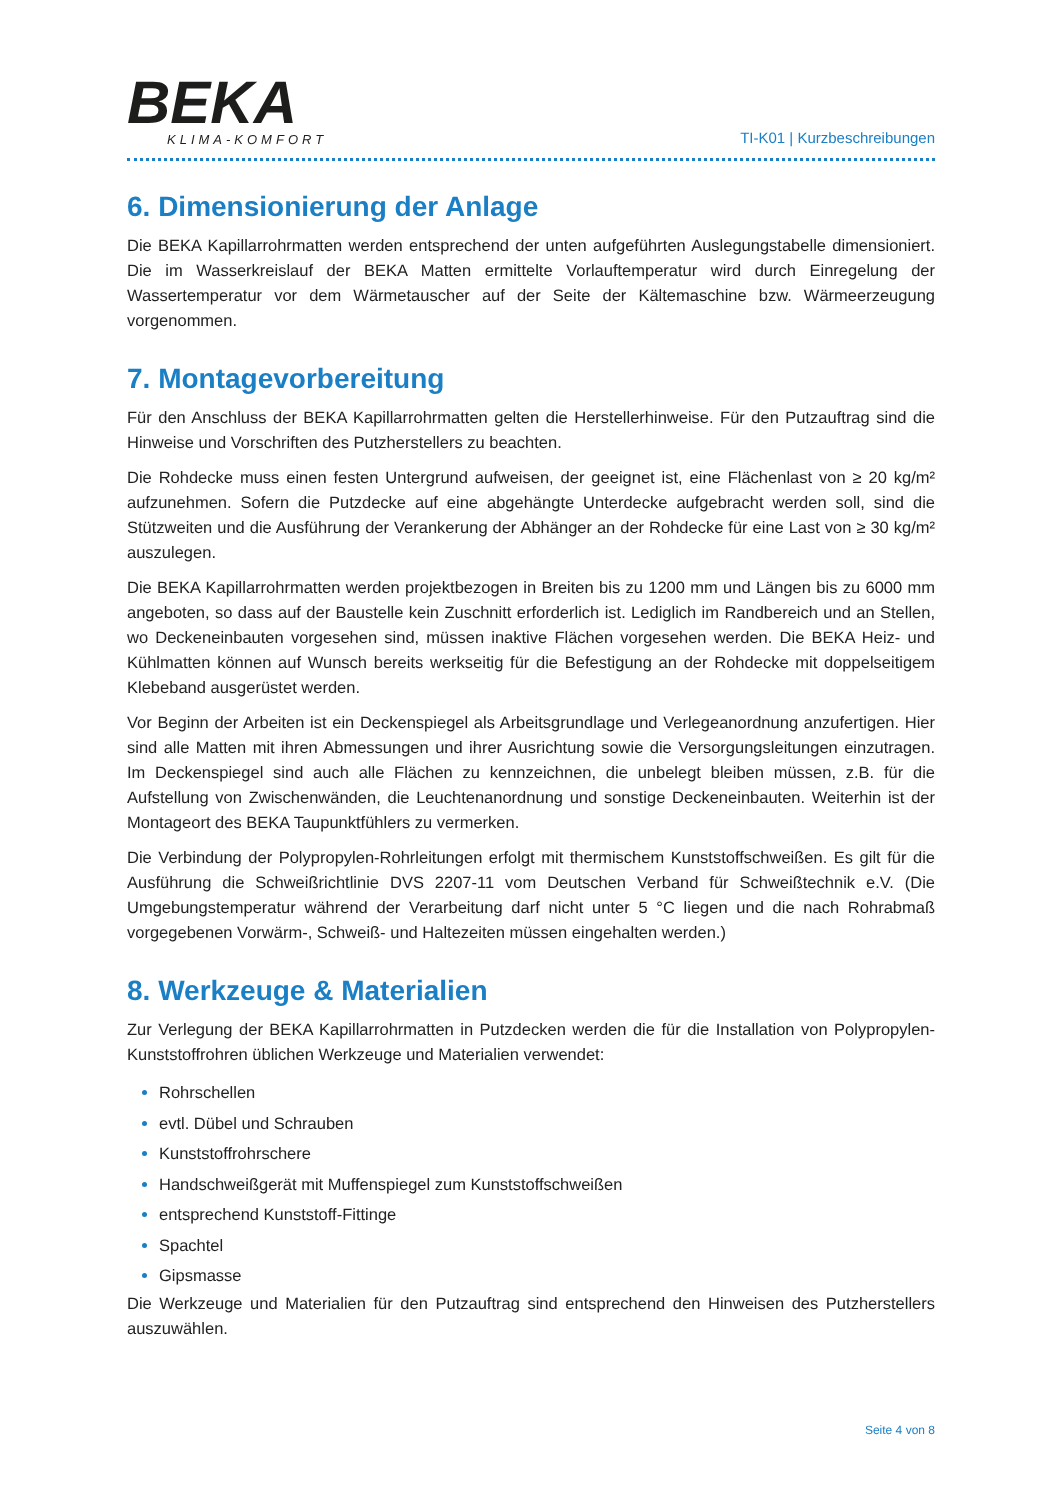BEKA
KLIMA-KOMFORT
TI-K01 | Kurzbeschreibungen
6. Dimensionierung der Anlage
Die BEKA Kapillarrohrmatten werden entsprechend der unten aufgeführten Auslegungstabelle dimensioniert. Die im Wasserkreislauf der BEKA Matten ermittelte Vorlauftemperatur wird durch Einregelung der Wassertemperatur vor dem Wärmetauscher auf der Seite der Kältemaschine bzw. Wärmeerzeugung vorgenommen.
7. Montagevorbereitung
Für den Anschluss der BEKA Kapillarrohrmatten gelten die Herstellerhinweise. Für den Putzauftrag sind die Hinweise und Vorschriften des Putzherstellers zu beachten.
Die Rohdecke muss einen festen Untergrund aufweisen, der geeignet ist, eine Flächenlast von ≥ 20 kg/m² aufzunehmen. Sofern die Putzdecke auf eine abgehängte Unterdecke aufgebracht werden soll, sind die Stützweiten und die Ausführung der Verankerung der Abhänger an der Rohdecke für eine Last von ≥ 30 kg/m² auszulegen.
Die BEKA Kapillarrohrmatten werden projektbezogen in Breiten bis zu 1200 mm und Längen bis zu 6000 mm angeboten, so dass auf der Baustelle kein Zuschnitt erforderlich ist. Lediglich im Randbereich und an Stellen, wo Deckeneinbauten vorgesehen sind, müssen inaktive Flächen vorgesehen werden. Die BEKA Heiz- und Kühlmatten können auf Wunsch bereits werkseitig für die Befestigung an der Rohdecke mit doppelseitigem Klebeband ausgerüstet werden.
Vor Beginn der Arbeiten ist ein Deckenspiegel als Arbeitsgrundlage und Verlegeanordnung anzufertigen. Hier sind alle Matten mit ihren Abmessungen und ihrer Ausrichtung sowie die Versorgungsleitungen einzutragen. Im Deckenspiegel sind auch alle Flächen zu kennzeichnen, die unbelegt bleiben müssen, z.B. für die Aufstellung von Zwischenwänden, die Leuchtenanordnung und sonstige Deckeneinbauten. Weiterhin ist der Montageort des BEKA Taupunktfühlers zu vermerken.
Die Verbindung der Polypropylen-Rohrleitungen erfolgt mit thermischem Kunststoffschweißen. Es gilt für die Ausführung die Schweißrichtlinie DVS 2207-11 vom Deutschen Verband für Schweißtechnik e.V. (Die Umgebungstemperatur während der Verarbeitung darf nicht unter 5 °C liegen und die nach Rohrabmaß vorgegebenen Vorwärm-, Schweiß- und Haltezeiten müssen eingehalten werden.)
8. Werkzeuge & Materialien
Zur Verlegung der BEKA Kapillarrohrmatten in Putzdecken werden die für die Installation von Polypropylen-Kunststoffrohren üblichen Werkzeuge und Materialien verwendet:
Rohrschellen
evtl. Dübel und Schrauben
Kunststoffrohrschere
Handschweißgerät mit Muffenspiegel zum Kunststoffschweißen
entsprechend Kunststoff-Fittinge
Spachtel
Gipsmasse
Die Werkzeuge und Materialien für den Putzauftrag sind entsprechend den Hinweisen des Putzherstellers auszuwählen.
Seite 4 von 8